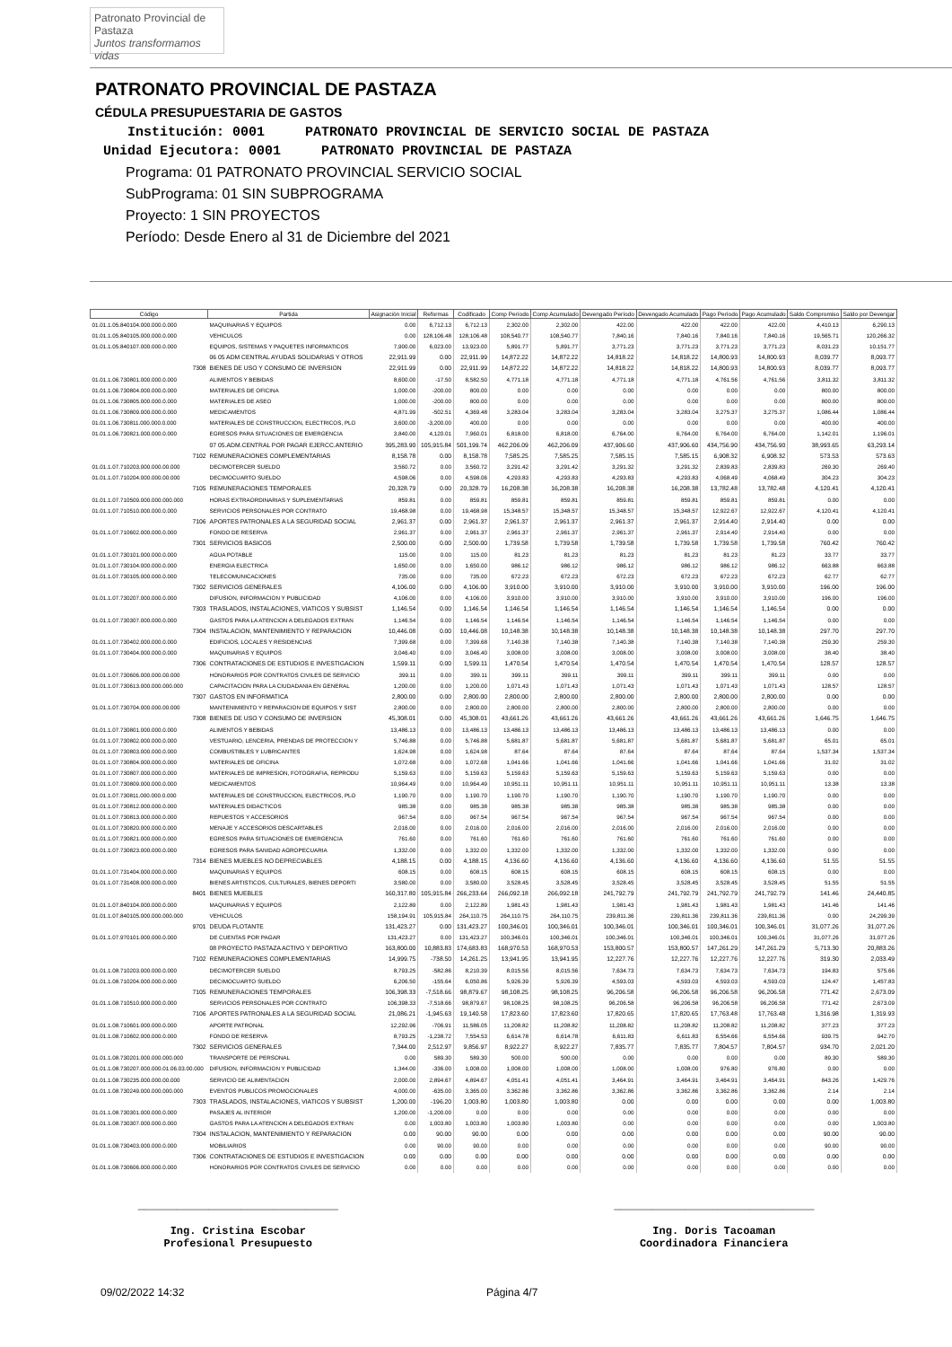Patronato Provincial de Pastaza
Juntos transformamos vidas
PATRONATO PROVINCIAL DE PASTAZA
CÉDULA PRESUPUESTARIA DE GASTOS
Institución: 0001 PATRONATO PROVINCIAL DE SERVICIO SOCIAL DE PASTAZA
Unidad Ejecutora: 0001 PATRONATO PROVINCIAL DE PASTAZA
Programa: 01 PATRONATO PROVINCIAL SERVICIO SOCIAL
SubPrograma: 01 SIN SUBPROGRAMA
Proyecto: 1 SIN PROYECTOS
Período: Desde Enero al 31 de Diciembre del 2021
| Código | Partida | Asignación Inicial | Reformas | Codificado | Comp Período | Comp Acumulado | Devengado Período | Devengado Acumulado | Pago Período | Pago Acumulado | Saldo Compromiso | Saldo por Devengar |
| --- | --- | --- | --- | --- | --- | --- | --- | --- | --- | --- | --- | --- |
| 01.01.1.05.840104.000.000.0.000 | MAQUINARIAS Y EQUIPOS | 0.00 | 6,712.13 | 6,712.13 | 2,302.00 | 2,302.00 | 422.00 | 422.00 | 422.00 | 422.00 | 4,410.13 | 6,290.13 |
| 01.01.1.05.840105.000.000.0.000 | VEHICULOS | 0.00 | 128,106.48 | 128,106.48 | 108,540.77 | 108,540.77 | 7,840.16 | 7,840.16 | 7,840.16 | 7,840.16 | 19,565.71 | 120,266.32 |
| 01.01.1.05.840107.000.000.0.000 | EQUIPOS, SISTEMAS Y PAQUETES INFORMATICOS | 7,900.00 | 6,023.00 | 13,923.00 | 5,891.77 | 5,891.77 | 3,771.23 | 3,771.23 | 3,771.23 | 3,771.23 | 8,031.23 | 10,151.77 |
| | 06 05 ADM CENTRAL AYUDAS SOLIDARIAS Y OTROS | 22,911.99 | 0.00 | 22,911.99 | 14,872.22 | 14,872.22 | 14,818.22 | 14,818.22 | 14,800.93 | 14,800.93 | 8,039.77 | 8,093.77 |
| 7308 | BIENES DE USO Y CONSUMO DE INVERSION | 22,911.99 | 0.00 | 22,911.99 | 14,872.22 | 14,872.22 | 14,818.22 | 14,818.22 | 14,800.93 | 14,800.93 | 8,039.77 | 8,093.77 |
| 01.01.1.06.730801.000.000.0.000 | ALIMENTOS Y BEBIDAS | 8,600.00 | -17.50 | 8,582.50 | 4,771.18 | 4,771.18 | 4,771.18 | 4,771.18 | 4,761.56 | 4,761.56 | 3,811.32 | 3,811.32 |
| 01.01.1.06.730804.000.000.0.000 | MATERIALES DE OFICINA | 1,000.00 | -200.00 | 800.00 | 0.00 | 0.00 | 0.00 | 0.00 | 0.00 | 0.00 | 800.00 | 800.00 |
| 01.01.1.06.730805.000.000.0.000 | MATERIALES DE ASEO | 1,000.00 | -200.00 | 800.00 | 0.00 | 0.00 | 0.00 | 0.00 | 0.00 | 0.00 | 800.00 | 800.00 |
| 01.01.1.06.730809.000.000.0.000 | MEDICAMENTOS | 4,871.99 | -502.51 | 4,369.48 | 3,283.04 | 3,283.04 | 3,283.04 | 3,283.04 | 3,275.37 | 3,275.37 | 1,086.44 | 1,086.44 |
| 01.01.1.06.730811.000.000.0.000 | MATERIALES DE CONSTRUCCION, ELECTRICOS, PLO | 3,600.00 | -3,200.00 | 400.00 | 0.00 | 0.00 | 0.00 | 0.00 | 0.00 | 0.00 | 400.00 | 400.00 |
| 01.01.1.06.730821.000.000.0.000 | EGRESOS PARA SITUACIONES DE EMERGENCIA | 3,840.00 | 4,120.01 | 7,960.01 | 6,818.00 | 6,818.00 | 6,764.00 | 6,764.00 | 6,764.00 | 6,764.00 | 1,142.01 | 1,196.01 |
| | 07 05.ADM.CENTRAL POR PAGAR EJERCC.ANTERIO | 395,283.90 | 105,915.84 | 501,199.74 | 462,206.09 | 462,206.09 | 437,906.60 | 437,906.60 | 434,756.90 | 434,756.90 | 38,993.65 | 63,293.14 |
| 7102 | REMUNERACIONES COMPLEMENTARIAS | 8,158.78 | 0.00 | 8,158.78 | 7,585.25 | 7,585.25 | 7,585.15 | 7,585.15 | 6,908.32 | 6,908.32 | 573.53 | 573.63 |
| 01.01.1.07.710203.000.000.00.000 | DECIMOTERCER SUELDO | 3,560.72 | 0.00 | 3,560.72 | 3,291.42 | 3,291.42 | 3,291.32 | 3,291.32 | 2,839.83 | 2,839.83 | 269.30 | 269.40 |
| 01.01.1.07.710204.000.000.00.000 | DECIMOCUARTO SUELDO | 4,598.06 | 0.00 | 4,598.06 | 4,293.83 | 4,293.83 | 4,293.83 | 4,293.83 | 4,068.49 | 4,068.49 | 304.23 | 304.23 |
| 7105 | REMUNERACIONES TEMPORALES | 20,328.79 | 0.00 | 20,328.79 | 16,208.38 | 16,208.38 | 16,208.38 | 16,208.38 | 13,782.48 | 13,782.48 | 4,120.41 | 4,120.41 |
| 01.01.1.07.710509.000.000.000.000 | HORAS EXTRAORDINARIAS Y SUPLEMENTARIAS | 859.81 | 0.00 | 859.81 | 859.81 | 859.81 | 859.81 | 859.81 | 859.81 | 859.81 | 0.00 | 0.00 |
| 01.01.1.07.710510.000.000.0.000 | SERVICIOS PERSONALES POR CONTRATO | 19,468.98 | 0.00 | 19,468.98 | 15,348.57 | 15,348.57 | 15,348.57 | 15,348.57 | 12,922.67 | 12,922.67 | 4,120.41 | 4,120.41 |
| 7106 | APORTES PATRONALES A LA SEGURIDAD SOCIAL | 2,961.37 | 0.00 | 2,961.37 | 2,961.37 | 2,961.37 | 2,961.37 | 2,961.37 | 2,914.40 | 2,914.40 | 0.00 | 0.00 |
| 01.01.1.07.710602.000.000.0.000 | FONDO DE RESERVA | 2,961.37 | 0.00 | 2,961.37 | 2,961.37 | 2,961.37 | 2,961.37 | 2,961.37 | 2,914.40 | 2,914.40 | 0.00 | 0.00 |
| 7301 | SERVICIOS BASICOS | 2,500.00 | 0.00 | 2,500.00 | 1,739.58 | 1,739.58 | 1,739.58 | 1,739.58 | 1,739.58 | 1,739.58 | 760.42 | 760.42 |
| 01.01.1.07.730101.000.000.0.000 | AGUA POTABLE | 115.00 | 0.00 | 115.00 | 81.23 | 81.23 | 81.23 | 81.23 | 81.23 | 81.23 | 33.77 | 33.77 |
| 01.01.1.07.730104.000.000.0.000 | ENERGIA ELECTRICA | 1,650.00 | 0.00 | 1,650.00 | 986.12 | 986.12 | 986.12 | 986.12 | 986.12 | 986.12 | 663.88 | 663.88 |
| 01.01.1.07.730105.000.000.0.000 | TELECOMUNICACIONES | 735.00 | 0.00 | 735.00 | 672.23 | 672.23 | 672.23 | 672.23 | 672.23 | 672.23 | 62.77 | 62.77 |
| 7302 | SERVICIOS GENERALES | 4,106.00 | 0.00 | 4,106.00 | 3,910.00 | 3,910.00 | 3,910.00 | 3,910.00 | 3,910.00 | 3,910.00 | 196.00 | 196.00 |
| 01.01.1.07.730207.000.000.0.000 | DIFUSION, INFORMACION Y PUBLICIDAD | 4,106.00 | 0.00 | 4,106.00 | 3,910.00 | 3,910.00 | 3,910.00 | 3,910.00 | 3,910.00 | 3,910.00 | 196.00 | 196.00 |
| 7303 | TRASLADOS, INSTALACIONES, VIATICOS Y SUBSIST | 1,146.54 | 0.00 | 1,146.54 | 1,146.54 | 1,146.54 | 1,146.54 | 1,146.54 | 1,146.54 | 1,146.54 | 0.00 | 0.00 |
| 01.01.1.07.730307.000.000.0.000 | GASTOS PARA LA ATENCION A DELEGADOS EXTRAN | 1,146.54 | 0.00 | 1,146.54 | 1,146.54 | 1,146.54 | 1,146.54 | 1,146.54 | 1,146.54 | 1,146.54 | 0.00 | 0.00 |
| 7304 | INSTALACION, MANTENIMIENTO Y REPARACION | 10,446.08 | 0.00 | 10,446.08 | 10,148.38 | 10,148.38 | 10,148.38 | 10,148.38 | 10,148.38 | 10,148.38 | 297.70 | 297.70 |
| 01.01.1.07.730402.000.000.0.000 | EDIFICIOS, LOCALES Y RESIDENCIAS | 7,399.68 | 0.00 | 7,399.68 | 7,140.38 | 7,140.38 | 7,140.38 | 7,140.38 | 7,140.38 | 7,140.38 | 259.30 | 259.30 |
| 01.01.1.07.730404.000.000.0.000 | MAQUINARIAS Y EQUIPOS | 3,046.40 | 0.00 | 3,046.40 | 3,008.00 | 3,008.00 | 3,008.00 | 3,008.00 | 3,008.00 | 3,008.00 | 38.40 | 38.40 |
| 7306 | CONTRATACIONES DE ESTUDIOS E INVESTIGACION | 1,599.11 | 0.00 | 1,599.11 | 1,470.54 | 1,470.54 | 1,470.54 | 1,470.54 | 1,470.54 | 1,470.54 | 128.57 | 128.57 |
| 01.01.1.07.730606.000.000.00.000 | HONORARIOS POR CONTRATOS CIVILES DE SERVICIO | 399.11 | 0.00 | 399.11 | 399.11 | 399.11 | 399.11 | 399.11 | 399.11 | 399.11 | 0.00 | 0.00 |
| 01.01.1.07.730613.000.000.000.000 | CAPACITACION PARA LA CIUDADANIA EN GENERAL | 1,200.00 | 0.00 | 1,200.00 | 1,071.43 | 1,071.43 | 1,071.43 | 1,071.43 | 1,071.43 | 1,071.43 | 128.57 | 128.57 |
| 7307 | GASTOS EN INFORMATICA | 2,800.00 | 0.00 | 2,800.00 | 2,800.00 | 2,800.00 | 2,800.00 | 2,800.00 | 2,800.00 | 2,800.00 | 0.00 | 0.00 |
| 01.01.1.07.730704.000.000.00.000 | MANTENIMIENTO Y REPARACION DE EQUIPOS Y SIST | 2,800.00 | 0.00 | 2,800.00 | 2,800.00 | 2,800.00 | 2,800.00 | 2,800.00 | 2,800.00 | 2,800.00 | 0.00 | 0.00 |
| 7308 | BIENES DE USO Y CONSUMO DE INVERSION | 45,308.01 | 0.00 | 45,308.01 | 43,661.26 | 43,661.26 | 43,661.26 | 43,661.26 | 43,661.26 | 43,661.26 | 1,646.75 | 1,646.75 |
| 01.01.1.07.730801.000.000.0.000 | ALIMENTOS Y BEBIDAS | 13,486.13 | 0.00 | 13,486.13 | 13,486.13 | 13,486.13 | 13,486.13 | 13,486.13 | 13,486.13 | 13,486.13 | 0.00 | 0.00 |
| 01.01.1.07.730802.000.000.0.000 | VESTUARIO, LENCERIA, PRENDAS DE PROTECCION Y | 5,746.88 | 0.00 | 5,746.88 | 5,681.87 | 5,681.87 | 5,681.87 | 5,681.87 | 5,681.87 | 5,681.87 | 65.01 | 65.01 |
| 01.01.1.07.730803.000.000.0.000 | COMBUSTIBLES Y LUBRICANTES | 1,624.98 | 0.00 | 1,624.98 | 87.64 | 87.64 | 87.64 | 87.64 | 87.64 | 87.64 | 1,537.34 | 1,537.34 |
| 01.01.1.07.730804.000.000.0.000 | MATERIALES DE OFICINA | 1,072.68 | 0.00 | 1,072.68 | 1,041.66 | 1,041.66 | 1,041.66 | 1,041.66 | 1,041.66 | 1,041.66 | 31.02 | 31.02 |
| 01.01.1.07.730807.000.000.0.000 | MATERIALES DE IMPRESION, FOTOGRAFIA, REPRODU | 5,159.63 | 0.00 | 5,159.63 | 5,159.63 | 5,159.63 | 5,159.63 | 5,159.63 | 5,159.63 | 5,159.63 | 0.00 | 0.00 |
| 01.01.1.07.730809.000.000.0.000 | MEDICAMENTOS | 10,964.49 | 0.00 | 10,964.49 | 10,951.11 | 10,951.11 | 10,951.11 | 10,951.11 | 10,951.11 | 10,951.11 | 13.38 | 13.38 |
| 01.01.1.07.730811.000.000.0.000 | MATERIALES DE CONSTRUCCION, ELECTRICOS, PLO | 1,190.70 | 0.00 | 1,190.70 | 1,190.70 | 1,190.70 | 1,190.70 | 1,190.70 | 1,190.70 | 1,190.70 | 0.00 | 0.00 |
| 01.01.1.07.730812.000.000.0.000 | MATERIALES DIDACTICOS | 985.38 | 0.00 | 985.38 | 985.38 | 985.38 | 985.38 | 985.38 | 985.38 | 985.38 | 0.00 | 0.00 |
| 01.01.1.07.730813.000.000.0.000 | REPUESTOS Y ACCESORIOS | 967.54 | 0.00 | 967.54 | 967.54 | 967.54 | 967.54 | 967.54 | 967.54 | 967.54 | 0.00 | 0.00 |
| 01.01.1.07.730820.000.000.0.000 | MENAJE Y ACCESORIOS DESCARTABLES | 2,016.00 | 0.00 | 2,016.00 | 2,016.00 | 2,016.00 | 2,016.00 | 2,016.00 | 2,016.00 | 2,016.00 | 0.00 | 0.00 |
| 01.01.1.07.730821.000.000.0.000 | EGRESOS PARA SITUACIONES DE EMERGENCIA | 761.60 | 0.00 | 761.60 | 761.60 | 761.60 | 761.60 | 761.60 | 761.60 | 761.60 | 0.00 | 0.00 |
| 01.01.1.07.730823.000.000.0.000 | EGRESOS PARA SANIDAD AGROPECUARIA | 1,332.00 | 0.00 | 1,332.00 | 1,332.00 | 1,332.00 | 1,332.00 | 1,332.00 | 1,332.00 | 1,332.00 | 0.00 | 0.00 |
| 7314 | BIENES MUEBLES NO DEPRECIABLES | 4,188.15 | 0.00 | 4,188.15 | 4,136.60 | 4,136.60 | 4,136.60 | 4,136.60 | 4,136.60 | 4,136.60 | 51.55 | 51.55 |
| 01.01.1.07.731404.000.000.0.000 | MAQUINARIAS Y EQUIPOS | 608.15 | 0.00 | 608.15 | 608.15 | 608.15 | 608.15 | 608.15 | 608.15 | 608.15 | 0.00 | 0.00 |
| 01.01.1.07.731408.000.000.0.000 | BIENES ARTISTICOS, CULTURALES, BIENES DEPORTI | 3,580.00 | 0.00 | 3,580.00 | 3,528.45 | 3,528.45 | 3,528.45 | 3,528.45 | 3,528.45 | 3,528.45 | 51.55 | 51.55 |
| 8401 | BIENES MUEBLES | 160,317.80 | 105,915.84 | 266,233.64 | 266,092.18 | 266,092.18 | 241,792.79 | 241,792.79 | 241,792.79 | 241,792.79 | 141.46 | 24,440.85 |
| 01.01.1.07.840104.000.000.0.000 | MAQUINARIAS Y EQUIPOS | 2,122.89 | 0.00 | 2,122.89 | 1,981.43 | 1,981.43 | 1,981.43 | 1,981.43 | 1,981.43 | 1,981.43 | 141.46 | 141.46 |
| 01.01.1.07.840105.000.000.000.000 | VEHICULOS | 158,194.91 | 105,915.84 | 264,110.75 | 264,110.75 | 264,110.75 | 239,811.36 | 239,811.36 | 239,811.36 | 239,811.36 | 0.00 | 24,299.39 |
| 9701 | DEUDA FLOTANTE | 131,423.27 | 0.00 | 131,423.27 | 100,346.01 | 100,346.01 | 100,346.01 | 100,346.01 | 100,346.01 | 100,346.01 | 31,077.26 | 31,077.26 |
| 01.01.1.07.970101.000.000.0.000 | DE CUENTAS POR PAGAR | 131,423.27 | 0.00 | 131,423.27 | 100,346.01 | 100,346.01 | 100,346.01 | 100,346.01 | 100,346.01 | 100,346.01 | 31,077.26 | 31,077.26 |
| | 08 PROYECTO PASTAZA ACTIVO Y DEPORTIVO | 163,800.00 | 10,883.83 | 174,683.83 | 168,970.53 | 168,970.53 | 153,800.57 | 153,800.57 | 147,261.29 | 147,261.29 | 5,713.30 | 20,883.26 |
| 7102 | REMUNERACIONES COMPLEMENTARIAS | 14,999.75 | -738.50 | 14,261.25 | 13,941.95 | 13,941.95 | 12,227.76 | 12,227.76 | 12,227.76 | 12,227.76 | 319.30 | 2,033.49 |
| 01.01.1.08.710203.000.000.0.000 | DECIMOTERCER SUELDO | 8,793.25 | -582.86 | 8,210.39 | 8,015.56 | 8,015.56 | 7,634.73 | 7,634.73 | 7,634.73 | 7,634.73 | 194.83 | 575.66 |
| 01.01.1.08.710204.000.000.0.000 | DECIMOCUARTO SUELDO | 6,206.50 | -155.64 | 6,050.86 | 5,926.39 | 5,926.39 | 4,593.03 | 4,593.03 | 4,593.03 | 4,593.03 | 124.47 | 1,457.83 |
| 7105 | REMUNERACIONES TEMPORALES | 106,398.33 | -7,518.66 | 98,879.67 | 98,108.25 | 98,108.25 | 96,206.58 | 96,206.58 | 96,206.58 | 96,206.58 | 771.42 | 2,673.09 |
| 01.01.1.08.710510.000.000.0.000 | SERVICIOS PERSONALES POR CONTRATO | 106,398.33 | -7,518.66 | 98,879.67 | 98,108.25 | 98,108.25 | 96,206.58 | 96,206.58 | 96,206.58 | 96,206.58 | 771.42 | 2,673.09 |
| 7106 | APORTES PATRONALES A LA SEGURIDAD SOCIAL | 21,086.21 | -1,945.63 | 19,140.58 | 17,823.60 | 17,823.60 | 17,820.65 | 17,820.65 | 17,763.48 | 17,763.48 | 1,316.98 | 1,319.93 |
| 01.01.1.08.710601.000.000.0.000 | APORTE PATRONAL | 12,292.96 | -706.91 | 11,586.05 | 11,208.82 | 11,208.82 | 11,208.82 | 11,208.82 | 11,208.82 | 11,208.82 | 377.23 | 377.23 |
| 01.01.1.08.710602.000.000.0.000 | FONDO DE RESERVA | 8,793.25 | -1,238.72 | 7,554.53 | 6,614.78 | 6,614.78 | 6,611.83 | 6,611.83 | 6,554.66 | 6,554.66 | 939.75 | 942.70 |
| 7302 | SERVICIOS GENERALES | 7,344.00 | 2,512.97 | 9,856.97 | 8,922.27 | 8,922.27 | 7,835.77 | 7,835.77 | 7,804.57 | 7,804.57 | 934.70 | 2,021.20 |
| 01.01.1.08.730201.000.000.000.000 | TRANSPORTE DE PERSONAL | 0.00 | 589.30 | 589.30 | 500.00 | 500.00 | 0.00 | 0.00 | 0.00 | 0.00 | 89.30 | 589.30 |
| 01.01.1.08.730207.000.000.01.06.03.00.000 | DIFUSION, INFORMACION Y PUBLICIDAD | 1,344.00 | -336.00 | 1,008.00 | 1,008.00 | 1,008.00 | 1,008.00 | 1,008.00 | 976.80 | 976.80 | 0.00 | 0.00 |
| 01.01.1.08.730235.000.000.00.000 | SERVICIO DE ALIMENTACION | 2,000.00 | 2,894.67 | 4,894.67 | 4,051.41 | 4,051.41 | 3,464.91 | 3,464.91 | 3,464.91 | 3,464.91 | 843.26 | 1,429.76 |
| 01.01.1.08.730249.000.000.000.000 | EVENTOS PUBLICOS PROMOCIONALES | 4,000.00 | -635.00 | 3,365.00 | 3,362.86 | 3,362.86 | 3,362.86 | 3,362.86 | 3,362.86 | 3,362.86 | 2.14 | 2.14 |
| 7303 | TRASLADOS, INSTALACIONES, VIATICOS Y SUBSIST | 1,200.00 | -196.20 | 1,003.80 | 1,003.80 | 1,003.80 | 0.00 | 0.00 | 0.00 | 0.00 | 0.00 | 1,003.80 |
| 01.01.1.08.730301.000.000.0.000 | PASAJES AL INTERIOR | 1,200.00 | -1,200.00 | 0.00 | 0.00 | 0.00 | 0.00 | 0.00 | 0.00 | 0.00 | 0.00 | 0.00 |
| 01.01.1.08.730307.000.000.0.000 | GASTOS PARA LA ATENCION A DELEGADOS EXTRAN | 0.00 | 1,003.80 | 1,003.80 | 1,003.80 | 1,003.80 | 0.00 | 0.00 | 0.00 | 0.00 | 0.00 | 1,003.80 |
| 7304 | INSTALACION, MANTENIMIENTO Y REPARACION | 0.00 | 90.00 | 90.00 | 0.00 | 0.00 | 0.00 | 0.00 | 0.00 | 0.00 | 90.00 | 90.00 |
| 01.01.1.08.730403.000.000.0.000 | MOBILIARIOS | 0.00 | 90.00 | 90.00 | 0.00 | 0.00 | 0.00 | 0.00 | 0.00 | 0.00 | 90.00 | 90.00 |
| 7306 | CONTRATACIONES DE ESTUDIOS E INVESTIGACION | 0.00 | 0.00 | 0.00 | 0.00 | 0.00 | 0.00 | 0.00 | 0.00 | 0.00 | 0.00 | 0.00 |
| 01.01.1.08.730606.000.000.0.000 | HONORARIOS POR CONTRATOS CIVILES DE SERVICIO | 0.00 | 0.00 | 0.00 | 0.00 | 0.00 | 0.00 | 0.00 | 0.00 | 0.00 | 0.00 | 0.00 |
_______________________________
Ing. Cristina Escobar
Profesional Presupuesto
_______________________________
Ing. Doris Tacoaman
Coordinadora Financiera
09/02/2022 14:32 Página 4/7